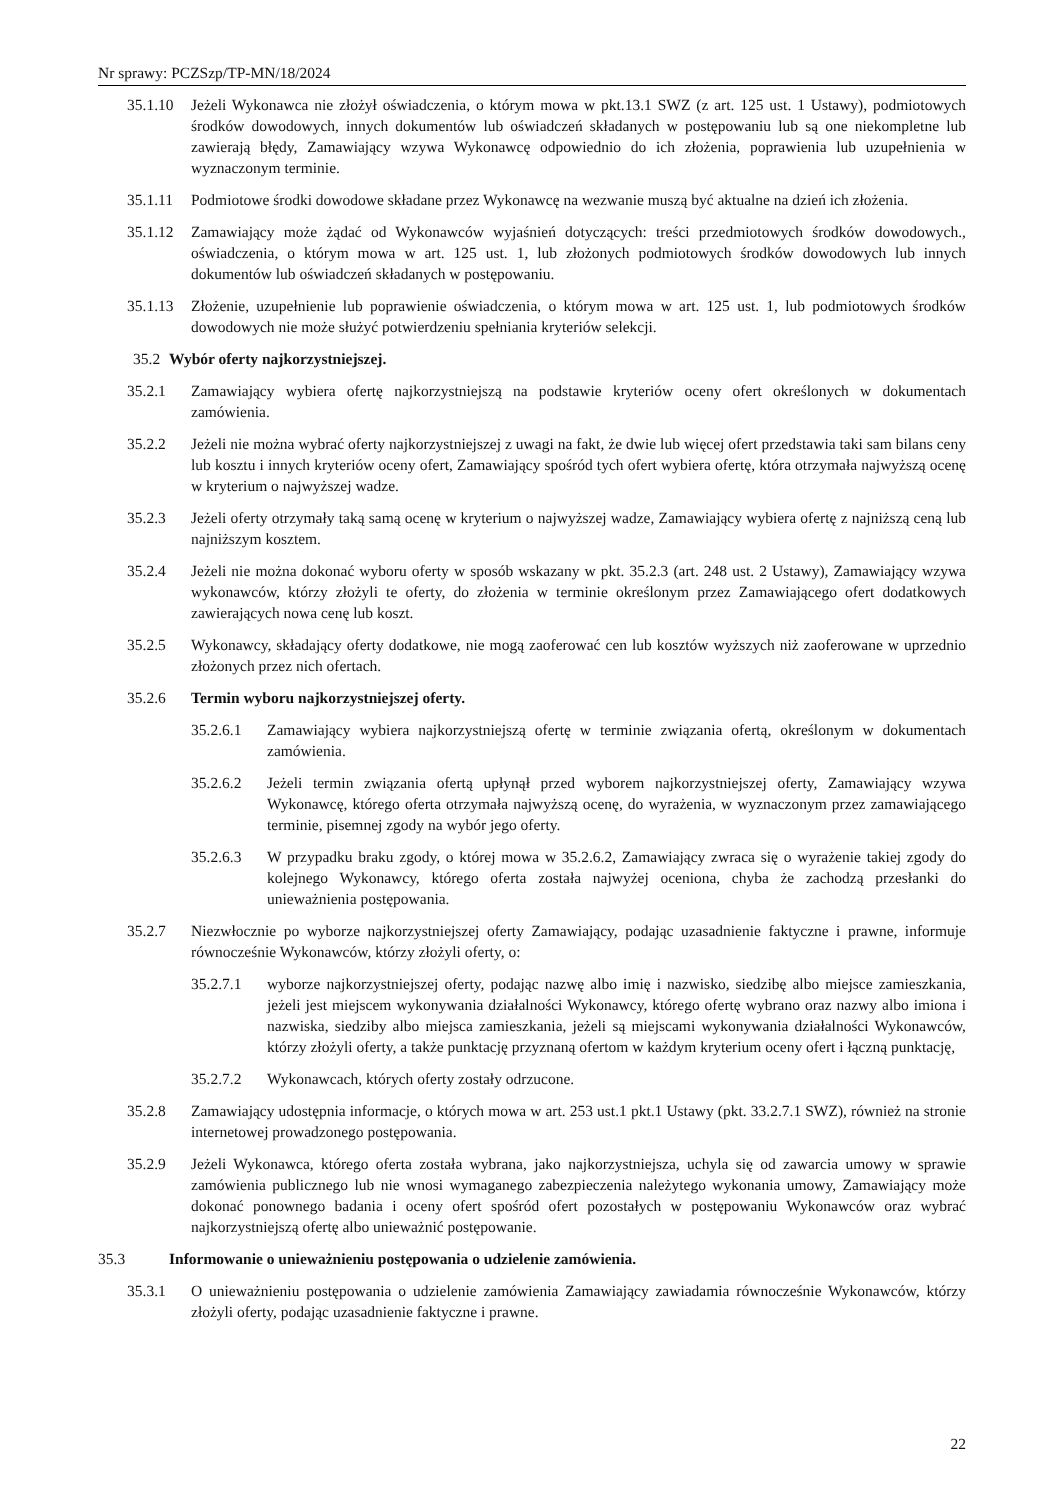Nr sprawy: PCZSzp/TP-MN/18/2024
35.1.10 Jeżeli Wykonawca nie złożył oświadczenia, o którym mowa w pkt.13.1 SWZ (z art. 125 ust. 1 Ustawy), podmiotowych środków dowodowych, innych dokumentów lub oświadczeń składanych w postępowaniu lub są one niekompletne lub zawierają błędy, Zamawiający wzywa Wykonawcę odpowiednio do ich złożenia, poprawienia lub uzupełnienia w wyznaczonym terminie.
35.1.11 Podmiotowe środki dowodowe składane przez Wykonawcę na wezwanie muszą być aktualne na dzień ich złożenia.
35.1.12 Zamawiający może żądać od Wykonawców wyjaśnień dotyczących: treści przedmiotowych środków dowodowych., oświadczenia, o którym mowa w art. 125 ust. 1, lub złożonych podmiotowych środków dowodowych lub innych dokumentów lub oświadczeń składanych w postępowaniu.
35.1.13 Złożenie, uzupełnienie lub poprawienie oświadczenia, o którym mowa w art. 125 ust. 1, lub podmiotowych środków dowodowych nie może służyć potwierdzeniu spełniania kryteriów selekcji.
35.2 Wybór oferty najkorzystniejszej.
35.2.1 Zamawiający wybiera ofertę najkorzystniejszą na podstawie kryteriów oceny ofert określonych w dokumentach zamówienia.
35.2.2 Jeżeli nie można wybrać oferty najkorzystniejszej z uwagi na fakt, że dwie lub więcej ofert przedstawia taki sam bilans ceny lub kosztu i innych kryteriów oceny ofert, Zamawiający spośród tych ofert wybiera ofertę, która otrzymała najwyższą ocenę w kryterium o najwyższej wadze.
35.2.3 Jeżeli oferty otrzymały taką samą ocenę w kryterium o najwyższej wadze, Zamawiający wybiera ofertę z najniższą ceną lub najniższym kosztem.
35.2.4 Jeżeli nie można dokonać wyboru oferty w sposób wskazany w pkt. 35.2.3 (art. 248 ust. 2 Ustawy), Zamawiający wzywa wykonawców, którzy złożyli te oferty, do złożenia w terminie określonym przez Zamawiającego ofert dodatkowych zawierających nowa cenę lub koszt.
35.2.5 Wykonawcy, składający oferty dodatkowe, nie mogą zaoferować cen lub kosztów wyższych niż zaoferowane w uprzednio złożonych przez nich ofertach.
35.2.6 Termin wyboru najkorzystniejszej oferty.
35.2.6.1 Zamawiający wybiera najkorzystniejszą ofertę w terminie związania ofertą, określonym w dokumentach zamówienia.
35.2.6.2 Jeżeli termin związania ofertą upłynął przed wyborem najkorzystniejszej oferty, Zamawiający wzywa Wykonawcę, którego oferta otrzymała najwyższą ocenę, do wyrażenia, w wyznaczonym przez zamawiającego terminie, pisemnej zgody na wybór jego oferty.
35.2.6.3 W przypadku braku zgody, o której mowa w 35.2.6.2, Zamawiający zwraca się o wyrażenie takiej zgody do kolejnego Wykonawcy, którego oferta została najwyżej oceniona, chyba że zachodzą przesłanki do unieważnienia postępowania.
35.2.7 Niezwłocznie po wyborze najkorzystniejszej oferty Zamawiający, podając uzasadnienie faktyczne i prawne, informuje równocześnie Wykonawców, którzy złożyli oferty, o:
35.2.7.1 wyborze najkorzystniejszej oferty, podając nazwę albo imię i nazwisko, siedzibę albo miejsce zamieszkania, jeżeli jest miejscem wykonywania działalności Wykonawcy, którego ofertę wybrano oraz nazwy albo imiona i nazwiska, siedziby albo miejsca zamieszkania, jeżeli są miejscami wykonywania działalności Wykonawców, którzy złożyli oferty, a także punktację przyznaną ofertom w każdym kryterium oceny ofert i łączną punktację,
35.2.7.2 Wykonawcach, których oferty zostały odrzucone.
35.2.8 Zamawiający udostępnia informacje, o których mowa w art. 253 ust.1 pkt.1 Ustawy (pkt. 33.2.7.1 SWZ), również na stronie internetowej prowadzonego postępowania.
35.2.9 Jeżeli Wykonawca, którego oferta została wybrana, jako najkorzystniejsza, uchyla się od zawarcia umowy w sprawie zamówienia publicznego lub nie wnosi wymaganego zabezpieczenia należytego wykonania umowy, Zamawiający może dokonać ponownego badania i oceny ofert spośród ofert pozostałych w postępowaniu Wykonawców oraz wybrać najkorzystniejszą ofertę albo unieważnić postępowanie.
35.3 Informowanie o unieważnieniu postępowania o udzielenie zamówienia.
35.3.1 O unieważnieniu postępowania o udzielenie zamówienia Zamawiający zawiadamia równocześnie Wykonawców, którzy złożyli oferty, podając uzasadnienie faktyczne i prawne.
22